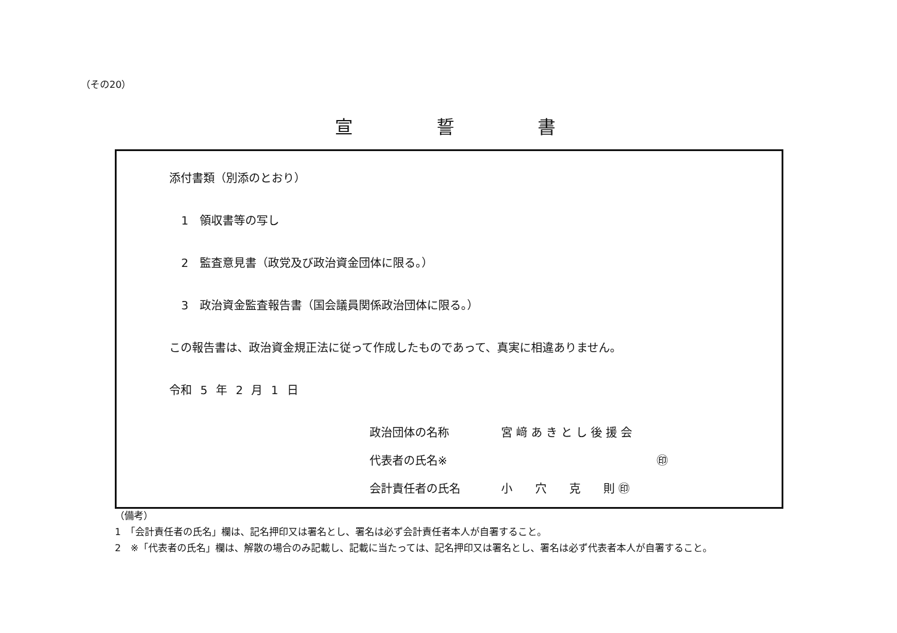（その20）
宣 誓 書
添付書類（別添のとおり）
1　領収書等の写し
2　監査意見書（政党及び政治資金団体に限る。）
3　政治資金監査報告書（国会議員関係政治団体に限る。）
この報告書は、政治資金規正法に従って作成したものであって、真実に相違ありません。
令和 5 年 2 月 1 日
政治団体の名称 宮 﨑 あ き と し 後 援 会
代表者の氏名※ ㊞
会計責任者の氏名 小　　穴　　克　　則 ㊞
（備考）
1　「会計責任者の氏名」欄は、記名押印又は署名とし、署名は必ず会計責任者本人が自署すること。
2　※「代表者の氏名」欄は、解散の場合のみ記載し、記載に当たっては、記名押印又は署名とし、署名は必ず代表者本人が自署すること。